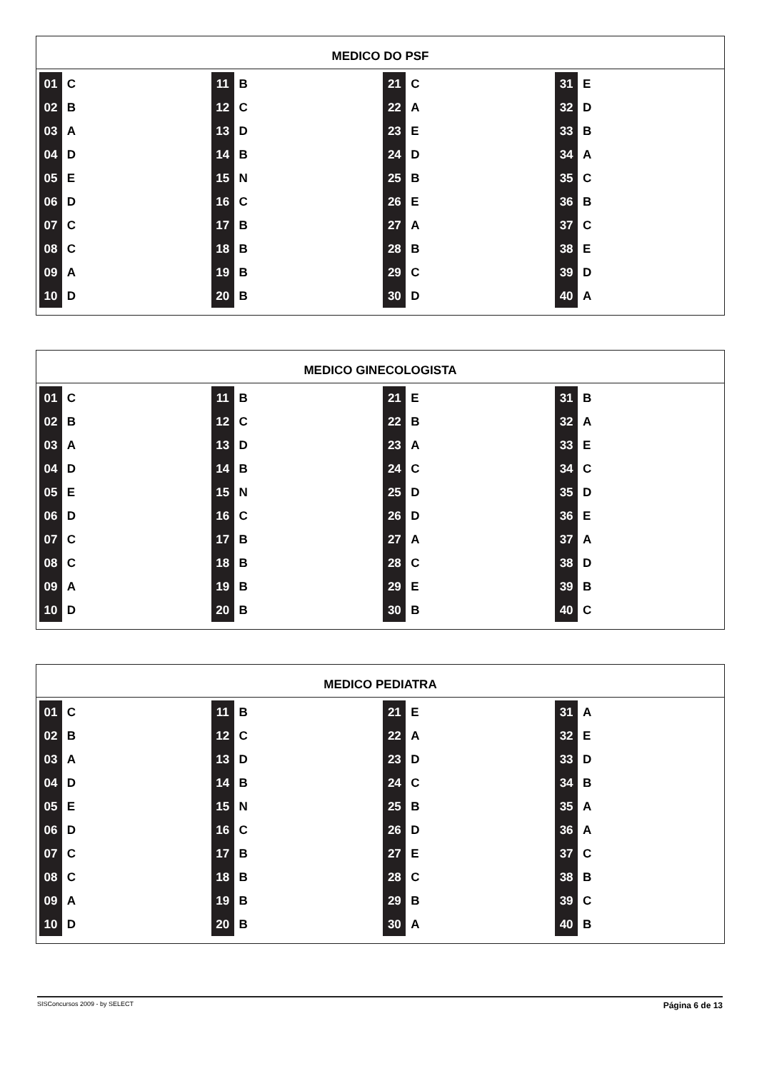MEDICO DO PSF
| 01 | C | 11 | B | 21 | C | 31 | E |
| 02 | B | 12 | C | 22 | A | 32 | D |
| 03 | A | 13 | D | 23 | E | 33 | B |
| 04 | D | 14 | B | 24 | D | 34 | A |
| 05 | E | 15 | N | 25 | B | 35 | C |
| 06 | D | 16 | C | 26 | E | 36 | B |
| 07 | C | 17 | B | 27 | A | 37 | C |
| 08 | C | 18 | B | 28 | B | 38 | E |
| 09 | A | 19 | B | 29 | C | 39 | D |
| 10 | D | 20 | B | 30 | D | 40 | A |
MEDICO GINECOLOGISTA
| 01 | C | 11 | B | 21 | E | 31 | B |
| 02 | B | 12 | C | 22 | B | 32 | A |
| 03 | A | 13 | D | 23 | A | 33 | E |
| 04 | D | 14 | B | 24 | C | 34 | C |
| 05 | E | 15 | N | 25 | D | 35 | D |
| 06 | D | 16 | C | 26 | D | 36 | E |
| 07 | C | 17 | B | 27 | A | 37 | A |
| 08 | C | 18 | B | 28 | C | 38 | D |
| 09 | A | 19 | B | 29 | E | 39 | B |
| 10 | D | 20 | B | 30 | B | 40 | C |
MEDICO PEDIATRA
| 01 | C | 11 | B | 21 | E | 31 | A |
| 02 | B | 12 | C | 22 | A | 32 | E |
| 03 | A | 13 | D | 23 | D | 33 | D |
| 04 | D | 14 | B | 24 | C | 34 | B |
| 05 | E | 15 | N | 25 | B | 35 | A |
| 06 | D | 16 | C | 26 | D | 36 | A |
| 07 | C | 17 | B | 27 | E | 37 | C |
| 08 | C | 18 | B | 28 | C | 38 | B |
| 09 | A | 19 | B | 29 | B | 39 | C |
| 10 | D | 20 | B | 30 | A | 40 | B |
Página 6 de 13 SISConcursos 2009 - by SELECT